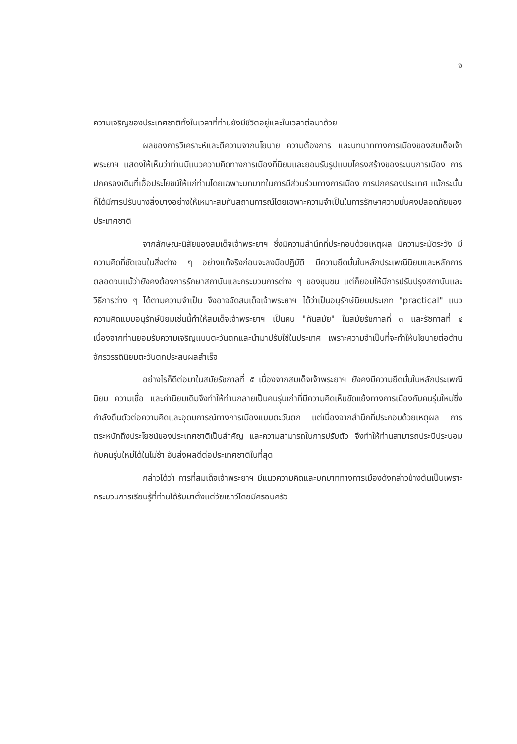จ
ความเจริญของประเทศชาติทั้งในเวลาที่ท่านยังมีชีวิตอยู่และในเวลาต่อมาด้วย
ผลของการวิเคราะห์และตีความจากนโยบาย ความต้องการ และบทบาททางการเมืองของสมเด็จเจ้าพระยาฯ แสดงให้เห็นว่าท่านมีแนวความคิดทางการเมืองที่นิยมและยอมรับรูปแบบโครงสร้างของระบบการเมือง การปกครองเดิมที่เอื้อประโยชน์ให้แก่ท่านโดยเฉพาะบทบาทในการมีส่วนร่วมทางการเมือง การปกครองประเทศ แม้กระนั้นก็ได้มีการปรับบางสิ่งบางอย่างให้เหมาะสมกับสถานการณ์โดยเฉพาะความจำเป็นในการรักษาความมั่นคงปลอดภัยของประเทศชาติ
จากลักษณะนิสัยของสมเด็จเจ้าพระยาฯ ซึ่งมีความสำนึกที่ประกอบด้วยเหตุผล มีความระมัดระวัง มีความคิดที่ชัดเจนในสิ่งต่าง ๆ อย่างแท้จริงก่อนจะลงมือปฏิบัติ มีความยึดมั่นในหลักประเพณีนิยมและหลักการ ตลอดจนแม้ว่ายังคงต้องการรักษาสถาบันและกระบวนการต่าง ๆ ของชุมชน แต่ก็ยอมให้มีการปรับปรุงสถาบันและวิธีการต่าง ๆ ได้ตามความจำเป็น จึงอาจจัดสมเด็จเจ้าพระยาฯ ได้ว่าเป็นอนุรักษ์นิยมประเภท "practical" แนวความคิดแบบอนุรักษ์นิยมเช่นนี้ทำให้สมเด็จเจ้าพระยาฯ เป็นคน "ทันสมัย" ในสมัยรัชกาลที่ ๓ และรัชกาลที่ ๔ เนื่องจากท่านยอมรับความเจริญแบบตะวันตกและนำมาปรับใช้ในประเทศ เพราะความจำเป็นที่จะทำให้นโยบายต่อต้านจักรวรรดินิยมตะวันตกประสบผลสำเร็จ
อย่างไรก็ดีต่อมาในสมัยรัชกาลที่ ๕ เนื่องจากสมเด็จเจ้าพระยาฯ ยังคงมีความยึดมั่นในหลักประเพณีนิยม ความเชื่อ และค่านิยมเดิมจึงทำให้ท่านกลายเป็นคนรุ่นเก่าที่มีความคิดเห็นขัดแย้งทางการเมืองกับคนรุ่นใหม่ซึ่งกำลังตื่นตัวต่อความคิดและอุดมการณ์ทางการเมืองแบบตะวันตก แต่เนื่องจากสำนึกที่ประกอบด้วยเหตุผล การตระหนักถึงประโยชน์ของประเทศชาติเป็นสำคัญ และความสามารถในการปรับตัว จึงทำให้ท่านสามารถประนีประนอมกับคนรุ่นใหม่ได้ในไม่ช้า อันส่งผลดีต่อประเทศชาติในที่สุด
กล่าวได้ว่า การที่สมเด็จเจ้าพระยาฯ มีแนวความคิดและบทบาททางการเมืองดังกล่าวข้างต้นเป็นเพราะกระบวนการเรียนรู้ที่ท่านได้รับมาตั้งแต่วัยเยาว์โดยมีครอบครัว